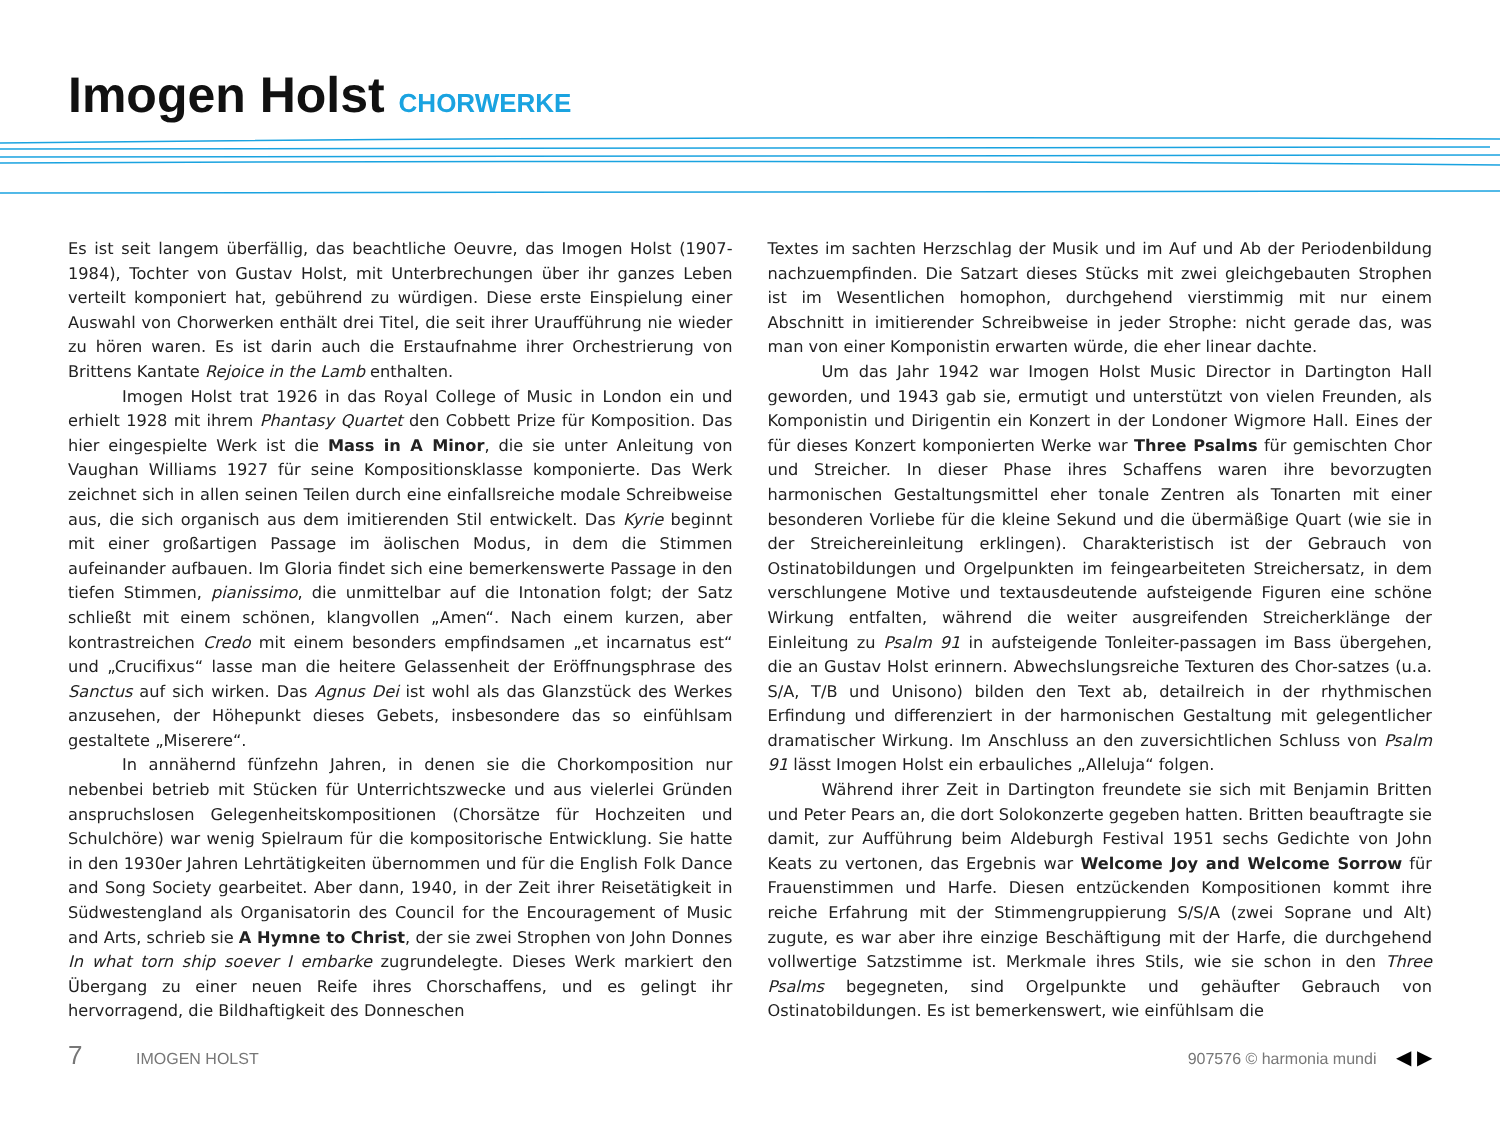Imogen Holst CHORWERKE
Es ist seit langem überfällig, das beachtliche Oeuvre, das Imogen Holst (1907-1984), Tochter von Gustav Holst, mit Unterbrechungen über ihr ganzes Leben verteilt komponiert hat, gebührend zu würdigen. Diese erste Einspielung einer Auswahl von Chorwerken enthält drei Titel, die seit ihrer Uraufführung nie wieder zu hören waren. Es ist darin auch die Erstaufnahme ihrer Orchestrierung von Brittens Kantate Rejoice in the Lamb enthalten.
Imogen Holst trat 1926 in das Royal College of Music in London ein und erhielt 1928 mit ihrem Phantasy Quartet den Cobbett Prize für Komposition. Das hier eingespielte Werk ist die Mass in A Minor, die sie unter Anleitung von Vaughan Williams 1927 für seine Kompositionsklasse komponierte. Das Werk zeichnet sich in allen seinen Teilen durch eine einfallsreiche modale Schreibweise aus, die sich organisch aus dem imitierenden Stil entwickelt. Das Kyrie beginnt mit einer großartigen Passage im äolischen Modus, in dem die Stimmen aufeinander aufbauen. Im Gloria findet sich eine bemerkenswerte Passage in den tiefen Stimmen, pianissimo, die unmittelbar auf die Intonation folgt; der Satz schließt mit einem schönen, klangvollen „Amen“. Nach einem kurzen, aber kontrastreichen Credo mit einem besonders empfindsamen „et incarnatus est“ und „Crucifixus“ lasse man die heitere Gelassenheit der Eröffnungsphrase des Sanctus auf sich wirken. Das Agnus Dei ist wohl als das Glanzstück des Werkes anzusehen, der Höhepunkt dieses Gebets, insbesondere das so einfühlsam gestaltete „Miserere“.
In annähernd fünfzehn Jahren, in denen sie die Chorkomposition nur nebenbei betrieb mit Stücken für Unterrichtszwecke und aus vielerlei Gründen anspruchslosen Gelegenheitskompositionen (Chorsätze für Hochzeiten und Schulchöre) war wenig Spielraum für die kompositorische Entwicklung. Sie hatte in den 1930er Jahren Lehrtätigkeiten übernommen und für die English Folk Dance and Song Society gearbeitet. Aber dann, 1940, in der Zeit ihrer Reisetätigkeit in Südwestengland als Organisatorin des Council for the Encouragement of Music and Arts, schrieb sie A Hymne to Christ, der sie zwei Strophen von John Donnes In what torn ship soever I embarke zugrundelegte. Dieses Werk markiert den Übergang zu einer neuen Reife ihres Chorschaffens, und es gelingt ihr hervorragend, die Bildhaftigkeit des Donneschen
Textes im sachten Herzschlag der Musik und im Auf und Ab der Periodenbildung nachzuempfinden. Die Satzart dieses Stücks mit zwei gleichgebauten Strophen ist im Wesentlichen homophon, durchgehend vierstimmig mit nur einem Abschnitt in imitierender Schreibweise in jeder Strophe: nicht gerade das, was man von einer Komponistin erwarten würde, die eher linear dachte.
Um das Jahr 1942 war Imogen Holst Music Director in Dartington Hall geworden, und 1943 gab sie, ermutigt und unterstützt von vielen Freunden, als Komponistin und Dirigentin ein Konzert in der Londoner Wigmore Hall. Eines der für dieses Konzert komponierten Werke war Three Psalms für gemischten Chor und Streicher. In dieser Phase ihres Schaffens waren ihre bevorzugten harmonischen Gestaltungsmittel eher tonale Zentren als Tonarten mit einer besonderen Vorliebe für die kleine Sekund und die übermäßige Quart (wie sie in der Streichereinleitung erklingen). Charakteristisch ist der Gebrauch von Ostinatobildungen und Orgelpunkten im feingearbeiteten Streichersatz, in dem verschlungene Motive und textausdeutende aufsteigende Figuren eine schöne Wirkung entfalten, während die weiter ausgreifenden Streicherklänge der Einleitung zu Psalm 91 in aufsteigende Tonleiter-passagen im Bass übergehen, die an Gustav Holst erinnern. Abwechslungsreiche Texturen des Chor-satzes (u.a. S/A, T/B und Unisono) bilden den Text ab, detailreich in der rhythmischen Erfindung und differenziert in der harmonischen Gestaltung mit gelegentlicher dramatischer Wirkung. Im Anschluss an den zuversichtlichen Schluss von Psalm 91 lässt Imogen Holst ein erbauliches „Alleluja“ folgen.
Während ihrer Zeit in Dartington freundete sie sich mit Benjamin Britten und Peter Pears an, die dort Solokonzerte gegeben hatten. Britten beauftragte sie damit, zur Aufführung beim Aldeburgh Festival 1951 sechs Gedichte von John Keats zu vertonen, das Ergebnis war Welcome Joy and Welcome Sorrow für Frauenstimmen und Harfe. Diesen entzückenden Kompositionen kommt ihre reiche Erfahrung mit der Stimmengruppierung S/S/A (zwei Soprane und Alt) zugute, es war aber ihre einzige Beschäftigung mit der Harfe, die durchgehend vollwertige Satzstimme ist. Merkmale ihres Stils, wie sie schon in den Three Psalms begegneten, sind Orgelpunkte und gehäufter Gebrauch von Ostinatobildungen. Es ist bemerkenswert, wie einfühlsam die
7 IMOGEN HOLST 907576 © harmonia mundi ◀ ▶